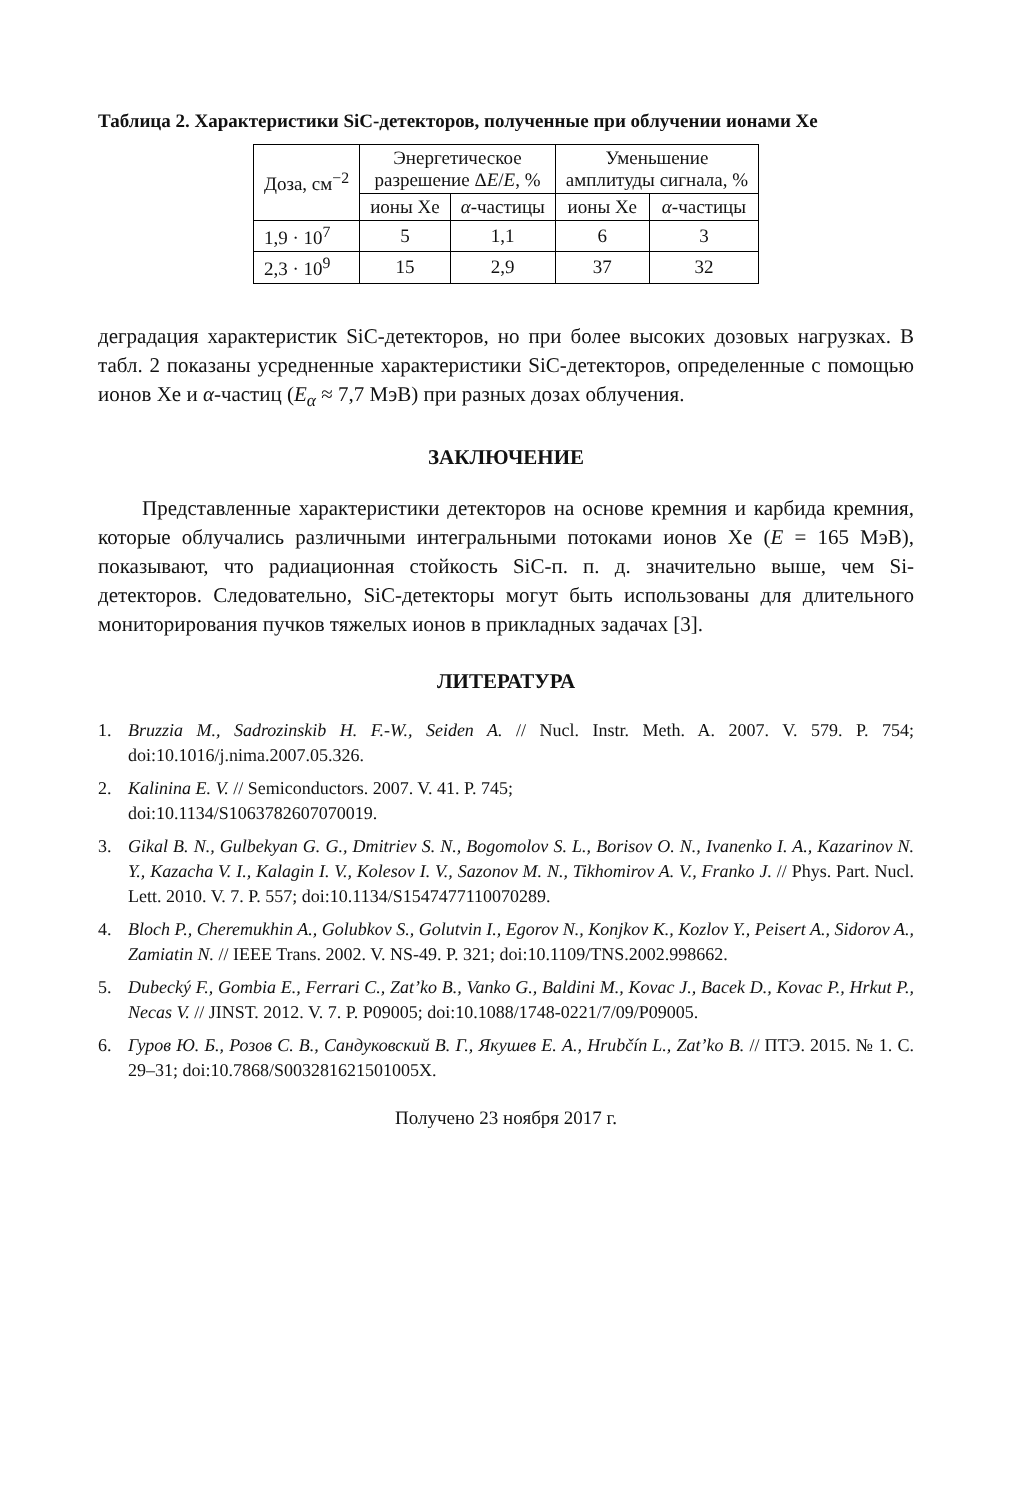Таблица 2. Характеристики SiC-детекторов, полученные при облучении ионами Xe
| Доза, см<sup>−2</sup> | Энергетическое разрешение Δ E / E , % | | Уменьшение амплитуды сигнала, % | |
| --- | --- | --- | --- | --- |
| | ионы Xe | α -частицы | ионы Xe | α -частицы |
| 1,9 · 10<sup>7</sup> | 5 | 1,1 | 6 | 3 |
| 2,3 · 10<sup>9</sup> | 15 | 2,9 | 37 | 32 |
деградация характеристик SiC-детекторов, но при более высоких дозовых нагрузках. В табл. 2 показаны усредненные характеристики SiC-детекторов, определенные с помощью ионов Xe и α-частиц (E<sub>α</sub> ≈ 7,7 МэВ) при разных дозах облучения.
ЗАКЛЮЧЕНИЕ
Представленные характеристики детекторов на основе кремния и карбида кремния, которые облучались различными интегральными потоками ионов Xe (E = 165 МэВ), показывают, что радиационная стойкость SiC-п. п. д. значительно выше, чем Si-детекторов. Следовательно, SiC-детекторы могут быть использованы для длительного мониторирования пучков тяжелых ионов в прикладных задачах [3].
ЛИТЕРАТУРА
1. Bruzzia M., Sadrozinskib H. F.-W., Seiden A. // Nucl. Instr. Meth. A. 2007. V. 579. P. 754; doi:10.1016/j.nima.2007.05.326.
2. Kalinina E. V. // Semiconductors. 2007. V. 41. P. 745;
doi:10.1134/S1063782607070019.
3. Gikal B. N., Gulbekyan G. G., Dmitriev S. N., Bogomolov S. L., Borisov O. N., Ivanenko I. A., Kazarinov N. Y., Kazacha V. I., Kalagin I. V., Kolesov I. V., Sazonov M. N., Tikhomirov A. V., Franko J. // Phys. Part. Nucl. Lett. 2010. V. 7. P. 557; doi:10.1134/S1547477110070289.
4. Bloch P., Cheremukhin A., Golubkov S., Golutvin I., Egorov N., Konjkov K., Kozlov Y., Peisert A., Sidorov A., Zamiatin N. // IEEE Trans. 2002. V. NS-49. P. 321; doi:10.1109/TNS.2002.998662.
5. Dubecký F., Gombia E., Ferrari C., Zat’ko B., Vanko G., Baldini M., Kovac J., Bacek D., Kovac P., Hrkut P., Necas V. // JINST. 2012. V. 7. P. P09005; doi:10.1088/1748-0221/7/09/P09005.
6. Гуров Ю. Б., Розов С. В., Сандуковский В. Г., Якушев Е. А., Hrubčín L., Zat’ko B. // ПТЭ. 2015. № 1. С. 29–31; doi:10.7868/S003281621501005X.
Получено 23 ноября 2017 г.